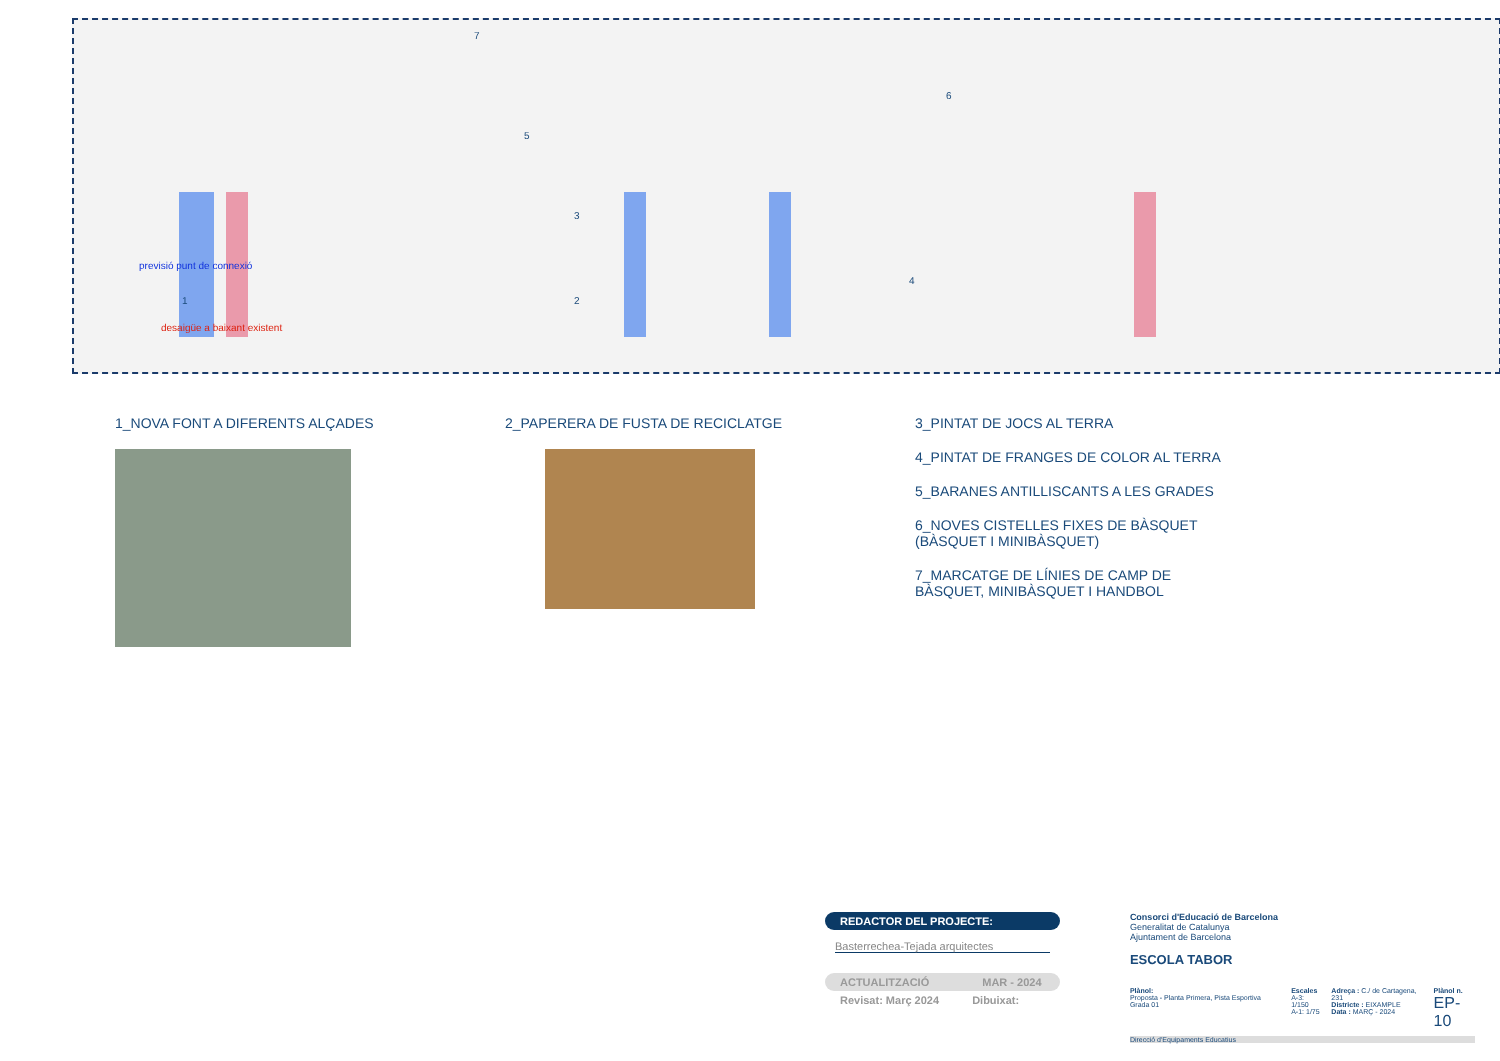previsió punt de connexió
desaigüe a baixant existent
1 2
3
4
5
6
7
1_NOVA FONT A DIFERENTS ALÇADES 2_PAPERERA DE FUSTA DE RECICLATGE 3_PINTAT DE JOCS AL TERRA
4_PINTAT DE FRANGES DE COLOR AL TERRA
5_BARANES ANTILLISCANTS A LES GRADES
6_NOVES CISTELLES FIXES DE BÀSQUET
(BÀSQUET I MINIBÀSQUET)
7_MARCATGE DE LÍNIES DE CAMP DE
BÀSQUET, MINIBÀSQUET I HANDBOL
REDACTOR DEL PROJECTE:
Basterrechea-Tejada arquitectes
ACTUALITZACIÓ MAR - 2024
Revisat: Març 2024 Dibuixat:
Consorci d'Educació de Barcelona
Generalitat de Catalunya
Ajuntament de Barcelona
ESCOLA TABOR
Plànol:
Proposta - Planta Primera, Pista Esportiva Grada 01
Escales
A-3: 1/150
A-1: 1/75
Adreça : C./ de Cartagena, 231
Districte : EIXAMPLE
Data : MARÇ - 2024
Plànol n.
EP-10
Direcció d'Equipaments Educatius